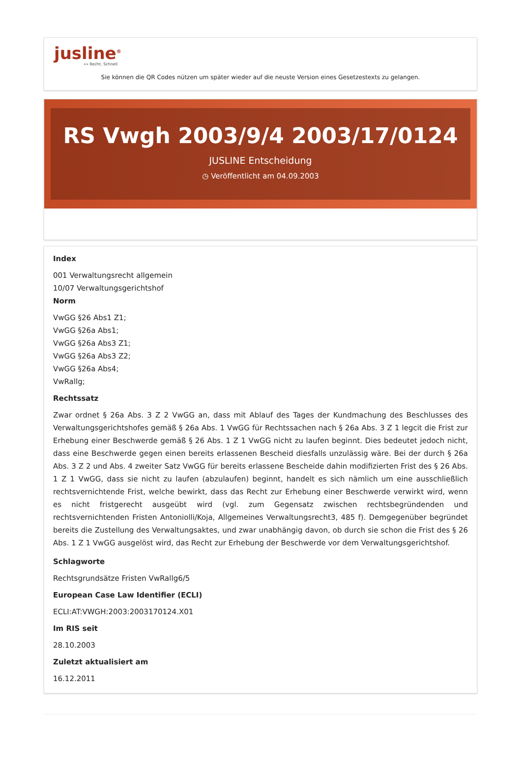jusline<sup>®</sup>
»» Recht. Schnell
Sie können die QR Codes nützen um später wieder auf die neuste Version eines Gesetzestexts zu gelangen.
RS Vwgh 2003/9/4 2003/17/0124
JUSLINE Entscheidung
◷ Veröffentlicht am 04.09.2003
Index
001 Verwaltungsrecht allgemein
10/07 Verwaltungsgerichtshof
Norm
VwGG §26 Abs1 Z1;
VwGG §26a Abs1;
VwGG §26a Abs3 Z1;
VwGG §26a Abs3 Z2;
VwGG §26a Abs4;
VwRallg;
Rechtssatz
Zwar ordnet § 26a Abs. 3 Z 2 VwGG an, dass mit Ablauf des Tages der Kundmachung des Beschlusses des Verwaltungsgerichtshofes gemäß § 26a Abs. 1 VwGG für Rechtssachen nach § 26a Abs. 3 Z 1 legcit die Frist zur Erhebung einer Beschwerde gemäß § 26 Abs. 1 Z 1 VwGG nicht zu laufen beginnt. Dies bedeutet jedoch nicht, dass eine Beschwerde gegen einen bereits erlassenen Bescheid diesfalls unzulässig wäre. Bei der durch § 26a Abs. 3 Z 2 und Abs. 4 zweiter Satz VwGG für bereits erlassene Bescheide dahin modifizierten Frist des § 26 Abs. 1 Z 1 VwGG, dass sie nicht zu laufen (abzulaufen) beginnt, handelt es sich nämlich um eine ausschließlich rechtsvernichtende Frist, welche bewirkt, dass das Recht zur Erhebung einer Beschwerde verwirkt wird, wenn es nicht fristgerecht ausgeübt wird (vgl. zum Gegensatz zwischen rechtsbegründenden und rechtsvernichtenden Fristen Antoniolli/Koja, Allgemeines Verwaltungsrecht3, 485 f). Demgegenüber begründet bereits die Zustellung des Verwaltungsaktes, und zwar unabhängig davon, ob durch sie schon die Frist des § 26 Abs. 1 Z 1 VwGG ausgelöst wird, das Recht zur Erhebung der Beschwerde vor dem Verwaltungsgerichtshof.
Schlagworte
Rechtsgrundsätze Fristen VwRallg6/5
European Case Law Identifier (ECLI)
ECLI:AT:VWGH:2003:2003170124.X01
Im RIS seit
28.10.2003
Zuletzt aktualisiert am
16.12.2011